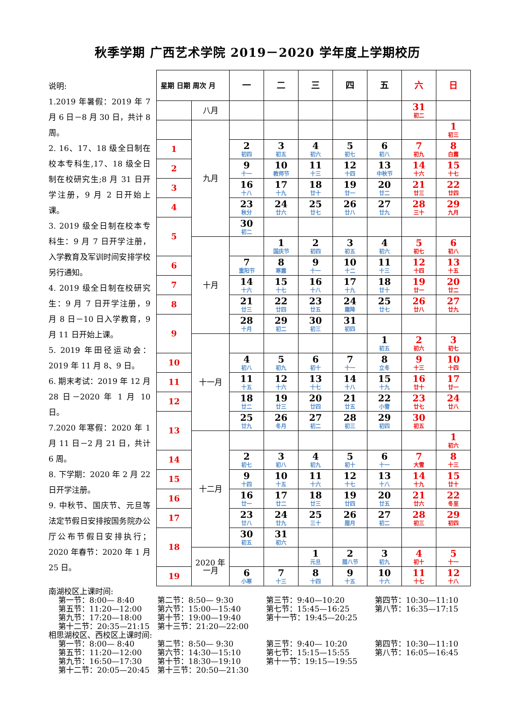秋季学期 广西艺术学院 2019－2020 学年度上学期校历
说明:
1.2019 年暑假：2019 年 7 月 6 日－8 月 30 日，共计 8 周。
2. 16、17、18 级全日制在校本专科生,17、18 级全日制在校研究生;8 月 31 日开学注册，9 月 2 日开始上课。
3. 2019 级全日制在校本专科生：9 月 7 日开学注册，入学教育及军训时间安排学校另行通知。
4. 2019 级全日制在校研究生：9 月 7 日开学注册，9 月 8 日－10 日入学教育，9 月 11 日开始上课。
5. 2019 年田径运动会：2019 年 11 月 8、9 日。
6. 期末考试：2019 年 12 月 28 日－2020 年 1 月 10 日。
7.2020 年寒假：2020 年 1 月 11 日－2 月 21 日，共计 6 周。
8. 下学期：2020 年 2 月 22 日开学注册。
9. 中秋节、国庆节、元旦等法定节假日安排按国务院办公厅公布节假日安排执行；2020 年春节：2020 年 1 月 25 日。
| 星期 日期 周次 月 | | 一 | 二 | 三 | 四 | 五 | 六 | 日 |
| --- | --- | --- | --- | --- | --- | --- | --- | --- |
| | 八月 | | | | | | 31 初二 | |
| | 九月 | | | | | | | 1 初三 |
| 1 | | 2 初四 | 3 初五 | 4 初六 | 5 初七 | 6 初八 | 7 初九 | 8 白露 |
| 2 | | 9 十一 | 10 教师节 | 11 十三 | 12 十四 | 13 中秋节 | 14 十六 | 15 十七 |
| 3 | | 16 十八 | 17 十九 | 18 廿十 | 19 廿一 | 20 廿二 | 21 廿三 | 22 廿四 |
| 4 | | 23 秋分 | 24 廿六 | 25 廿七 | 26 廿八 | 27 廿九 | 28 三十 | 29 九月 |
| 5 | | 30 初二 | | | | | | |
| | 十月 | | 1 国庆节 | 2 初四 | 3 初五 | 4 初六 | 5 初七 | 6 初八 |
| 6 | | 7 重阳节 | 8 寒露 | 9 十一 | 10 十二 | 11 十三 | 12 十四 | 13 十五 |
| 7 | | 14 十六 | 15 十七 | 16 十八 | 17 十九 | 18 廿十 | 19 廿一 | 20 廿二 |
| 8 | | 21 廿三 | 22 廿四 | 23 廿五 | 24 霜降 | 25 廿七 | 26 廿八 | 27 廿九 |
| 9 | | 28 十月 | 29 初二 | 30 初三 | 31 初四 | | | |
| | 十一月 | | | | | 1 初五 | 2 初六 | 3 初七 |
| 10 | | 4 初八 | 5 初九 | 6 初十 | 7 十一 | 8 立冬 | 9 十三 | 10 十四 |
| 11 | | 11 十五 | 12 十六 | 13 十七 | 14 十八 | 15 十九 | 16 廿十 | 17 廿一 |
| 12 | | 18 廿二 | 19 廿三 | 20 廿四 | 21 廿五 | 22 小雪 | 23 廿七 | 24 廿八 |
| 13 | | 25 廿九 | 26 冬月 | 27 初二 | 28 初三 | 29 初四 | 30 初五 | |
| | 十二月 | | | | | | | 1 初六 |
| 14 | | 2 初七 | 3 初八 | 4 初九 | 5 初十 | 6 十一 | 7 大雪 | 8 十三 |
| 15 | | 9 十四 | 10 十五 | 11 十六 | 12 十七 | 13 十八 | 14 十九 | 15 廿十 |
| 16 | | 16 廿一 | 17 廿二 | 18 廿三 | 19 廿四 | 20 廿五 | 21 廿六 | 22 冬至 |
| 17 | | 23 廿八 | 24 廿九 | 25 三十 | 26 腊月 | 27 初二 | 28 初三 | 29 初四 |
| 18 | | 30 初五 | 31 初六 | | | | | |
| | 2020 年 一月 | | | 1 元旦 | 2 腊八节 | 3 初九 | 4 初十 | 5 十一 |
| 19 | | 6 小寒 | 7 十三 | 8 十四 | 9 十五 | 10 十六 | 11 十七 | 12 十八 |
南湖校区上课时间:
| 第一节：8:00— 8:40 | 第二节：8:50— 9:30 | 第三节：9:40—10:20 | 第四节：10:30—11:10 |
| 第五节：11:20—12:00 | 第六节：15:00—15:40 | 第七节：15:45—16:25 | 第八节：16:35—17:15 |
| 第九节：17:20—18:00 | 第十节：19:00—19:40 | 第十一节：19:45—20:25 | |
| 第十二节：20:35—21:15 | 第十三节：21:20—22:00 | | |
相思湖校区、西校区上课时间:
| 第一节：8:00— 8:40 | 第二节：8:50— 9:30 | 第三节：9:40— 10:20 | 第四节：10:30—11:10 |
| 第五节：11:20—12:00 | 第六节：14:30—15:10 | 第七节：15:15—15:55 | 第八节：16:05—16:45 |
| 第九节：16:50—17:30 | 第十节：18:30—19:10 | 第十一节：19:15—19:55 | |
| 第十二节：20:05—20:45 | 第十三节：20:50—21:30 | | |